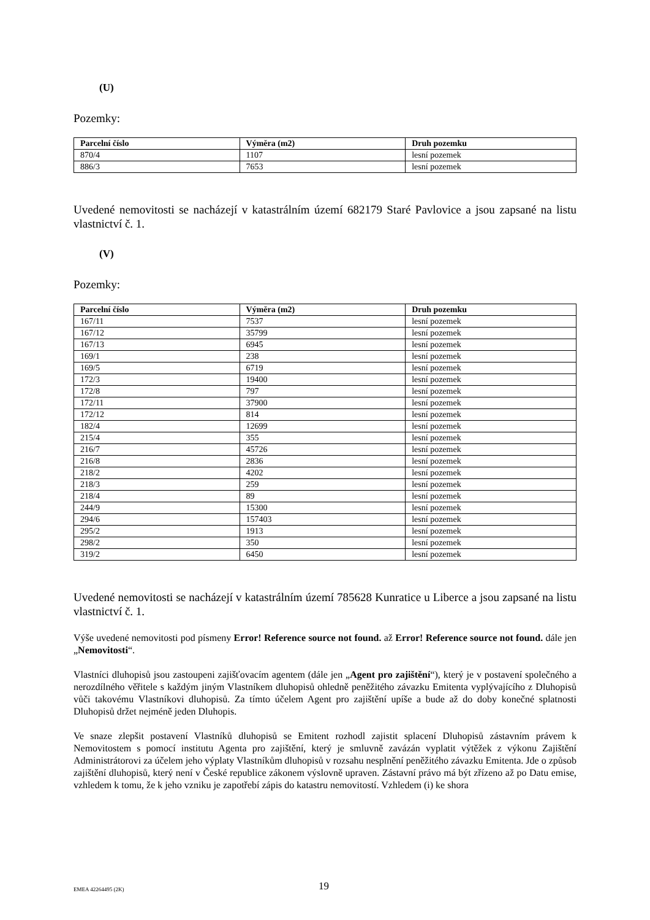(U)
Pozemky:
| Parcelní číslo | Výměra (m2) | Druh pozemku |
| --- | --- | --- |
| 870/4 | 1107 | lesní pozemek |
| 886/3 | 7653 | lesní pozemek |
Uvedené nemovitosti se nacházejí v katastrálním území 682179 Staré Pavlovice a jsou zapsané na listu vlastnictví č. 1.
(V)
Pozemky:
| Parcelní číslo | Výměra (m2) | Druh pozemku |
| --- | --- | --- |
| 167/11 | 7537 | lesní pozemek |
| 167/12 | 35799 | lesní pozemek |
| 167/13 | 6945 | lesní pozemek |
| 169/1 | 238 | lesní pozemek |
| 169/5 | 6719 | lesní pozemek |
| 172/3 | 19400 | lesní pozemek |
| 172/8 | 797 | lesní pozemek |
| 172/11 | 37900 | lesní pozemek |
| 172/12 | 814 | lesní pozemek |
| 182/4 | 12699 | lesní pozemek |
| 215/4 | 355 | lesní pozemek |
| 216/7 | 45726 | lesní pozemek |
| 216/8 | 2836 | lesní pozemek |
| 218/2 | 4202 | lesní pozemek |
| 218/3 | 259 | lesní pozemek |
| 218/4 | 89 | lesní pozemek |
| 244/9 | 15300 | lesní pozemek |
| 294/6 | 157403 | lesní pozemek |
| 295/2 | 1913 | lesní pozemek |
| 298/2 | 350 | lesní pozemek |
| 319/2 | 6450 | lesní pozemek |
Uvedené nemovitosti se nacházejí v katastrálním území 785628 Kunratice u Liberce a jsou zapsané na listu vlastnictví č. 1.
Výše uvedené nemovitosti pod písmeny Error! Reference source not found. až Error! Reference source not found. dále jen „Nemovitosti“.
Vlastníci dluhopisů jsou zastoupeni zajišťovacím agentem (dále jen „Agent pro zajištění“), který je v postavení společného a nerozdílného věřitele s každým jiným Vlastníkem dluhopisů ohledně peněžitého závazku Emitenta vyplývajícího z Dluhopisů vůči takovému Vlastníkovi dluhopisů. Za tímto účelem Agent pro zajištění upíše a bude až do doby konečné splatnosti Dluhopisů držet nejméně jeden Dluhopis.
Ve snaze zlepšit postavení Vlastníků dluhopisů se Emitent rozhodl zajistit splacení Dluhopisů zástavním právem k Nemovitostem s pomocí institutu Agenta pro zajištění, který je smluvně zavázán vyplatit výtěžek z výkonu Zajištění Administrátorovi za účelem jeho výplaty Vlastníkům dluhopisů v rozsahu nesplnění peněžitého závazku Emitenta. Jde o způsob zajištění dluhopisů, který není v České republice zákonem výslovně upraven. Zástavní právo má být zřízeno až po Datu emise, vzhledem k tomu, že k jeho vzniku je zapotřebí zápis do katastru nemovitostí. Vzhledem (i) ke shora
EMEA 42264495 (2K) 19